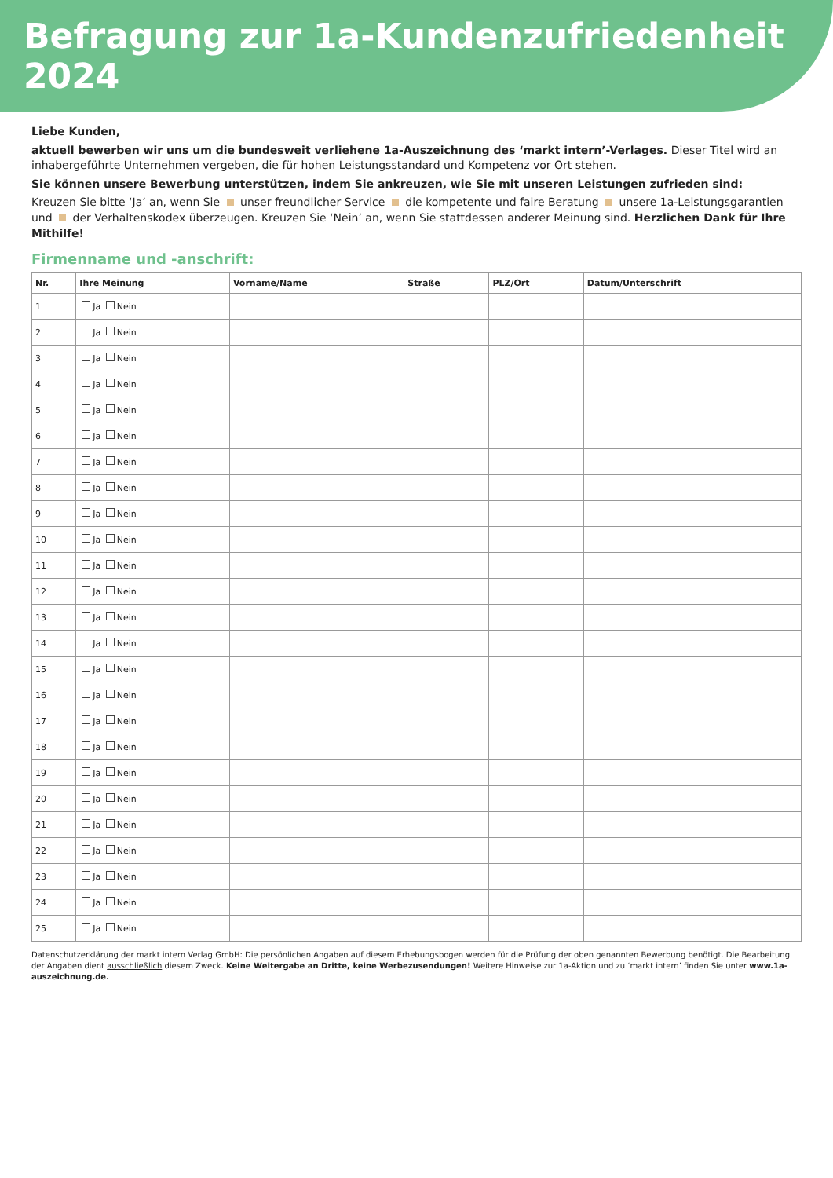Befragung zur 1a-Kundenzufriedenheit 2024
Liebe Kunden,
aktuell bewerben wir uns um die bundesweit verliehene 1a-Auszeichnung des ‘markt intern’-Verlages. Dieser Titel wird an inhabergeführte Unternehmen vergeben, die für hohen Leistungsstandard und Kompetenz vor Ort stehen.
Sie können unsere Bewerbung unterstützen, indem Sie ankreuzen, wie Sie mit unseren Leistungen zufrieden sind:
Kreuzen Sie bitte ‘Ja’ an, wenn Sie unser freundlicher Service die kompetente und faire Beratung unsere 1a-Leistungsgarantien und der Verhaltenskodex überzeugen. Kreuzen Sie ‘Nein’ an, wenn Sie stattdessen anderer Meinung sind. Herzlichen Dank für Ihre Mithilfe!
Firmenname und -anschrift:
| Nr. | Ihre Meinung | Vorname/Name | Straße | PLZ/Ort | Datum/Unterschrift |
| --- | --- | --- | --- | --- | --- |
| 1 | Ja Nein | | | | |
| 2 | Ja Nein | | | | |
| 3 | Ja Nein | | | | |
| 4 | Ja Nein | | | | |
| 5 | Ja Nein | | | | |
| 6 | Ja Nein | | | | |
| 7 | Ja Nein | | | | |
| 8 | Ja Nein | | | | |
| 9 | Ja Nein | | | | |
| 10 | Ja Nein | | | | |
| 11 | Ja Nein | | | | |
| 12 | Ja Nein | | | | |
| 13 | Ja Nein | | | | |
| 14 | Ja Nein | | | | |
| 15 | Ja Nein | | | | |
| 16 | Ja Nein | | | | |
| 17 | Ja Nein | | | | |
| 18 | Ja Nein | | | | |
| 19 | Ja Nein | | | | |
| 20 | Ja Nein | | | | |
| 21 | Ja Nein | | | | |
| 22 | Ja Nein | | | | |
| 23 | Ja Nein | | | | |
| 24 | Ja Nein | | | | |
| 25 | Ja Nein | | | | |
Datenschutzerklärung der markt intern Verlag GmbH: Die persönlichen Angaben auf diesem Erhebungsbogen werden für die Prüfung der oben genannten Bewerbung benötigt. Die Bearbeitung der Angaben dient ausschließlich diesem Zweck. Keine Weitergabe an Dritte, keine Werbezusendungen! Weitere Hinweise zur 1a-Aktion und zu ‘markt intern’ finden Sie unter www.1a-auszeichnung.de.